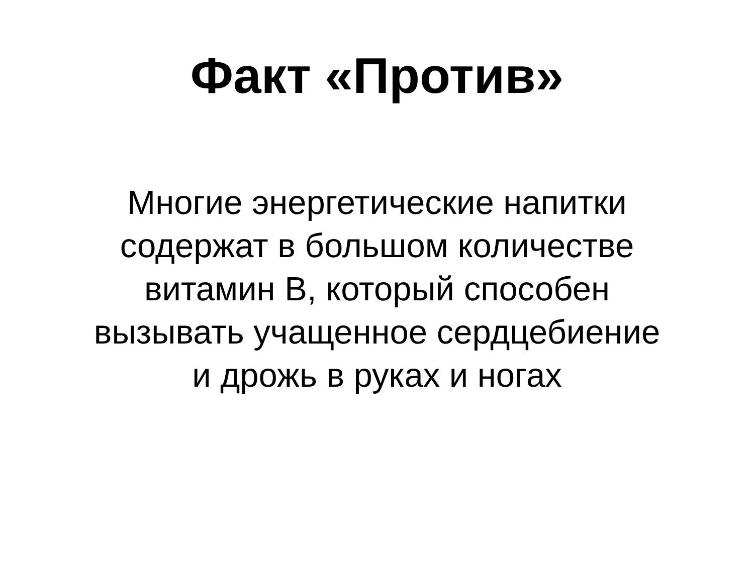Факт «Против»
Многие энергетические напитки
содержат в большом количестве
витамин В, который способен
вызывать учащенное сердцебиение
и дрожь в руках и ногах